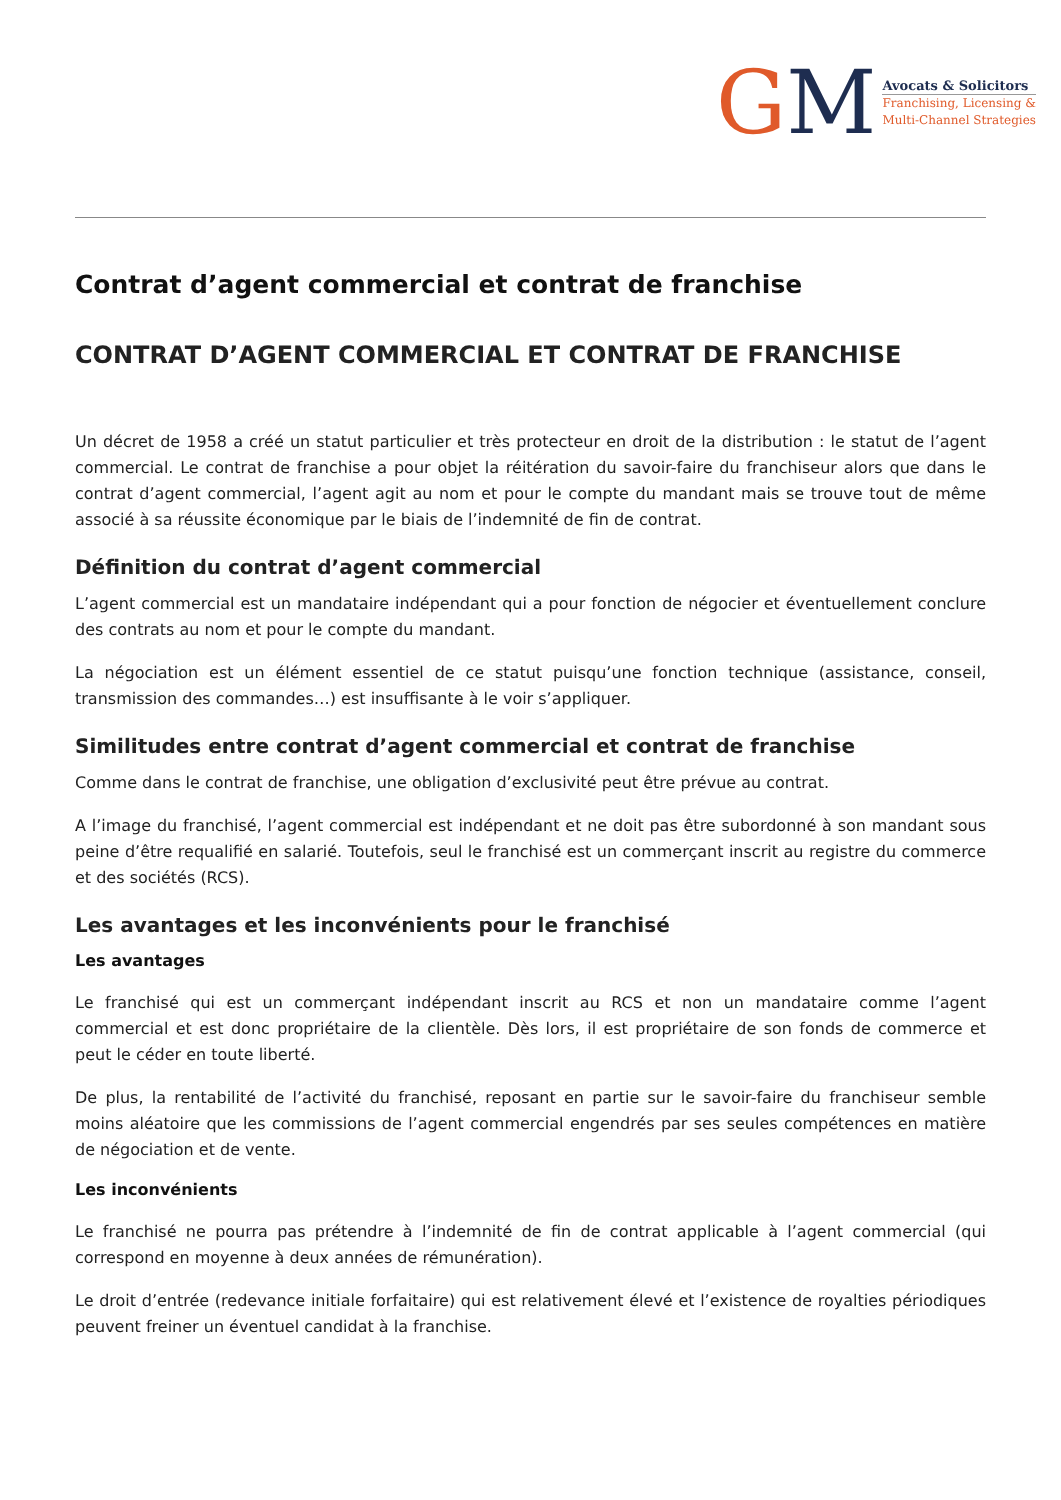GM
Avocats & Solicitors
Franchising, Licensing &
Multi-Channel Strategies
Contrat d’agent commercial et contrat de franchise
CONTRAT D’AGENT COMMERCIAL ET CONTRAT DE FRANCHISE
Un décret de 1958 a créé un statut particulier et très protecteur en droit de la distribution : le statut de l’agent commercial. Le contrat de franchise a pour objet la réitération du savoir-faire du franchiseur alors que dans le contrat d’agent commercial, l’agent agit au nom et pour le compte du mandant mais se trouve tout de même associé à sa réussite économique par le biais de l’indemnité de fin de contrat.
Définition du contrat d’agent commercial
L’agent commercial est un mandataire indépendant qui a pour fonction de négocier et éventuellement conclure des contrats au nom et pour le compte du mandant.
La négociation est un élément essentiel de ce statut puisqu’une fonction technique (assistance, conseil, transmission des commandes…) est insuffisante à le voir s’appliquer.
Similitudes entre contrat d’agent commercial et contrat de franchise
Comme dans le contrat de franchise, une obligation d’exclusivité peut être prévue au contrat.
A l’image du franchisé, l’agent commercial est indépendant et ne doit pas être subordonné à son mandant sous peine d’être requalifié en salarié. Toutefois, seul le franchisé est un commerçant inscrit au registre du commerce et des sociétés (RCS).
Les avantages et les inconvénients pour le franchisé
Les avantages
Le franchisé qui est un commerçant indépendant inscrit au RCS et non un mandataire comme l’agent commercial et est donc propriétaire de la clientèle. Dès lors, il est propriétaire de son fonds de commerce et peut le céder en toute liberté.
De plus, la rentabilité de l’activité du franchisé, reposant en partie sur le savoir-faire du franchiseur semble moins aléatoire que les commissions de l’agent commercial engendrés par ses seules compétences en matière de négociation et de vente.
Les inconvénients
Le franchisé ne pourra pas prétendre à l’indemnité de fin de contrat applicable à l’agent commercial (qui correspond en moyenne à deux années de rémunération).
Le droit d’entrée (redevance initiale forfaitaire) qui est relativement élevé et l’existence de royalties périodiques peuvent freiner un éventuel candidat à la franchise.